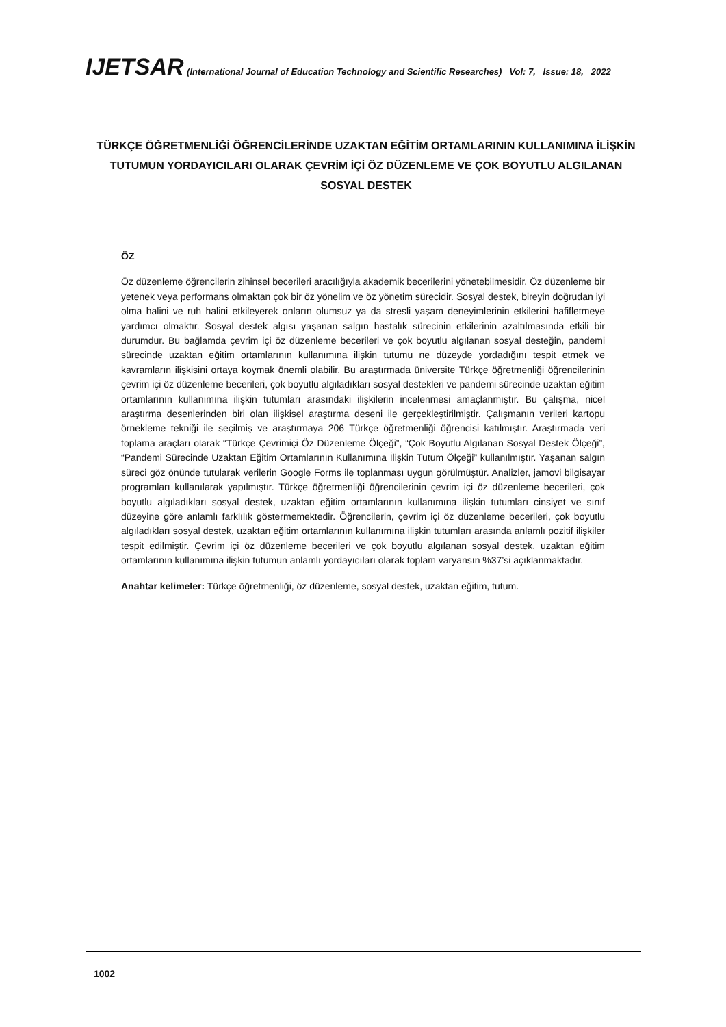IJETSAR (International Journal of Education Technology and Scientific Researches) Vol: 7, Issue: 18, 2022
TÜRKÇE ÖĞRETMENLİĞİ ÖĞRENCİLERİNDE UZAKTAN EĞİTİM ORTAMLARININ KULLANIMINA İLİŞKİN TUTUMUN YORDAYICILARI OLARAK ÇEVRİM İÇİ ÖZ DÜZENLEME VE ÇOK BOYUTLU ALGILANAN SOSYAL DESTEK
ÖZ
Öz düzenleme öğrencilerin zihinsel becerileri aracılığıyla akademik becerilerini yönetebilmesidir. Öz düzenleme bir yetenek veya performans olmaktan çok bir öz yönelim ve öz yönetim sürecidir. Sosyal destek, bireyin doğrudan iyi olma halini ve ruh halini etkileyerek onların olumsuz ya da stresli yaşam deneyimlerinin etkilerini hafifletmeye yardımcı olmaktır. Sosyal destek algısı yaşanan salgın hastalık sürecinin etkilerinin azaltılmasında etkili bir durumdur. Bu bağlamda çevrim içi öz düzenleme becerileri ve çok boyutlu algılanan sosyal desteğin, pandemi sürecinde uzaktan eğitim ortamlarının kullanımına ilişkin tutumu ne düzeyde yordadığını tespit etmek ve kavramların ilişkisini ortaya koymak önemli olabilir. Bu araştırmada üniversite Türkçe öğretmenliği öğrencilerinin çevrim içi öz düzenleme becerileri, çok boyutlu algıladıkları sosyal destekleri ve pandemi sürecinde uzaktan eğitim ortamlarının kullanımına ilişkin tutumları arasındaki ilişkilerin incelenmesi amaçlanmıştır. Bu çalışma, nicel araştırma desenlerinden biri olan ilişkisel araştırma deseni ile gerçekleştirilmiştir. Çalışmanın verileri kartopu örnekleme tekniği ile seçilmiş ve araştırmaya 206 Türkçe öğretmenliği öğrencisi katılmıştır. Araştırmada veri toplama araçları olarak “Türkçe Çevrimiçi Öz Düzenleme Ölçeği”, “Çok Boyutlu Algılanan Sosyal Destek Ölçeği”, “Pandemi Sürecinde Uzaktan Eğitim Ortamlarının Kullanımına İlişkin Tutum Ölçeği” kullanılmıştır. Yaşanan salgın süreci göz önünde tutularak verilerin Google Forms ile toplanması uygun görülmüştür. Analizler, jamovi bilgisayar programları kullanılarak yapılmıştır. Türkçe öğretmenliği öğrencilerinin çevrim içi öz düzenleme becerileri, çok boyutlu algıladıkları sosyal destek, uzaktan eğitim ortamlarının kullanımına ilişkin tutumları cinsiyet ve sınıf düzeyine göre anlamlı farklılık göstermemektedir. Öğrencilerin, çevrim içi öz düzenleme becerileri, çok boyutlu algıladıkları sosyal destek, uzaktan eğitim ortamlarının kullanımına ilişkin tutumları arasında anlamlı pozitif ilişkiler tespit edilmiştir. Çevrim içi öz düzenleme becerileri ve çok boyutlu algılanan sosyal destek, uzaktan eğitim ortamlarının kullanımına ilişkin tutumun anlamlı yordayıcıları olarak toplam varyansın %37’si açıklanmaktadır.
Anahtar kelimeler: Türkçe öğretmenliği, öz düzenleme, sosyal destek, uzaktan eğitim, tutum.
1002